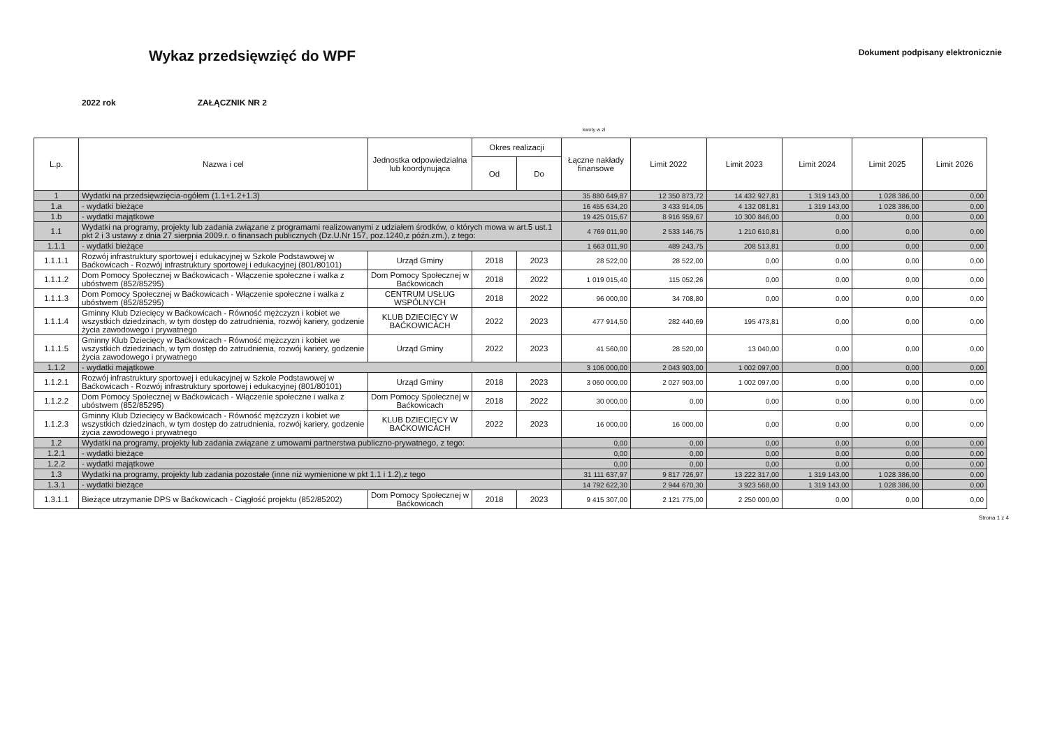Wykaz przedsięwzięć do WPF
Dokument podpisany elektronicznie
2022 rok ZAŁĄCZNIK NR 2
kwoty w zł
| L.p. | Nazwa i cel | Jednostka odpowiedzialna lub koordynująca | Okres realizacji | | Łączne nakłady finansowe | Limit 2022 | Limit 2023 | Limit 2024 | Limit 2025 | Limit 2026 |
| --- | --- | --- | --- | --- | --- | --- | --- | --- | --- | --- |
| | | | Od | Do | | | | | | |
| 1 | Wydatki na przedsięwzięcia-ogółem (1.1+1.2+1.3) | | | | 35 880 649,87 | 12 350 873,72 | 14 432 927,81 | 1 319 143,00 | 1 028 386,00 | 0,00 |
| 1.a | - wydatki bieżące | | | | 16 455 634,20 | 3 433 914,05 | 4 132 081,81 | 1 319 143,00 | 1 028 386,00 | 0,00 |
| 1.b | - wydatki majątkowe | | | | 19 425 015,67 | 8 916 959,67 | 10 300 846,00 | 0,00 | 0,00 | 0,00 |
| 1.1 | Wydatki na programy, projekty lub zadania związane z programami realizowanymi z udziałem środków, o których mowa w art.5 ust.1 pkt 2 i 3 ustawy z dnia 27 sierpnia 2009.r. o finansach publicznych (Dz.U.Nr 157, poz.1240,z późn.zm.), z tego: | | | | 4 769 011,90 | 2 533 146,75 | 1 210 610,81 | 0,00 | 0,00 | 0,00 |
| 1.1.1 | - wydatki bieżące | | | | 1 663 011,90 | 489 243,75 | 208 513,81 | 0,00 | 0,00 | 0,00 |
| 1.1.1.1 | Rozwój infrastruktury sportowej i edukacyjnej w Szkole Podstawowej w Baćkowicach - Rozwój infrastruktury sportowej i edukacyjnej (801/80101) | Urząd Gminy | 2018 | 2023 | 28 522,00 | 28 522,00 | 0,00 | 0,00 | 0,00 | 0,00 |
| 1.1.1.2 | Dom Pomocy Społecznej w Baćkowicach - Włączenie społeczne i walka z ubóstwem (852/85295) | Dom Pomocy Społecznej w Baćkowicach | 2018 | 2022 | 1 019 015,40 | 115 052,26 | 0,00 | 0,00 | 0,00 | 0,00 |
| 1.1.1.3 | Dom Pomocy Społecznej w Baćkowicach - Włączenie społeczne i walka z ubóstwem (852/85295) | CENTRUM USŁUG WSPÓLNYCH | 2018 | 2022 | 96 000,00 | 34 708,80 | 0,00 | 0,00 | 0,00 | 0,00 |
| 1.1.1.4 | Gminny Klub Dziecięcy w Baćkowicach - Równość mężczyzn i kobiet we wszystkich dziedzinach, w tym dostęp do zatrudnienia, rozwój kariery, godzenie życia zawodowego i prywatnego | KLUB DZIECIĘCY W BAĆKOWICACH | 2022 | 2023 | 477 914,50 | 282 440,69 | 195 473,81 | 0,00 | 0,00 | 0,00 |
| 1.1.1.5 | Gminny Klub Dziecięcy w Baćkowicach - Równość mężczyzn i kobiet we wszystkich dziedzinach, w tym dostęp do zatrudnienia, rozwój kariery, godzenie życia zawodowego i prywatnego | Urząd Gminy | 2022 | 2023 | 41 560,00 | 28 520,00 | 13 040,00 | 0,00 | 0,00 | 0,00 |
| 1.1.2 | - wydatki majątkowe | | | | 3 106 000,00 | 2 043 903,00 | 1 002 097,00 | 0,00 | 0,00 | 0,00 |
| 1.1.2.1 | Rozwój infrastruktury sportowej i edukacyjnej w Szkole Podstawowej w Baćkowicach - Rozwój infrastruktury sportowej i edukacyjnej (801/80101) | Urząd Gminy | 2018 | 2023 | 3 060 000,00 | 2 027 903,00 | 1 002 097,00 | 0,00 | 0,00 | 0,00 |
| 1.1.2.2 | Dom Pomocy Społecznej w Baćkowicach - Włączenie społeczne i walka z ubóstwem (852/85295) | Dom Pomocy Społecznej w Baćkowicach | 2018 | 2022 | 30 000,00 | 0,00 | 0,00 | 0,00 | 0,00 | 0,00 |
| 1.1.2.3 | Gminny Klub Dziecięcy w Baćkowicach - Równość mężczyzn i kobiet we wszystkich dziedzinach, w tym dostęp do zatrudnienia, rozwój kariery, godzenie życia zawodowego i prywatnego | KLUB DZIECIĘCY W BAĆKOWICACH | 2022 | 2023 | 16 000,00 | 16 000,00 | 0,00 | 0,00 | 0,00 | 0,00 |
| 1.2 | Wydatki na programy, projekty lub zadania związane z umowami partnerstwa publiczno-prywatnego, z tego: | | | | 0,00 | 0,00 | 0,00 | 0,00 | 0,00 | 0,00 |
| 1.2.1 | - wydatki bieżące | | | | 0,00 | 0,00 | 0,00 | 0,00 | 0,00 | 0,00 |
| 1.2.2 | - wydatki majątkowe | | | | 0,00 | 0,00 | 0,00 | 0,00 | 0,00 | 0,00 |
| 1.3 | Wydatki na programy, projekty lub zadania pozostałe (inne niż wymienione w pkt 1.1 i 1.2),z tego | | | | 31 111 637,97 | 9 817 726,97 | 13 222 317,00 | 1 319 143,00 | 1 028 386,00 | 0,00 |
| 1.3.1 | - wydatki bieżące | | | | 14 792 622,30 | 2 944 670,30 | 3 923 568,00 | 1 319 143,00 | 1 028 386,00 | 0,00 |
| 1.3.1.1 | Bieżące utrzymanie DPS w Baćkowicach - Ciągłość projektu (852/85202) | Dom Pomocy Społecznej w Baćkowicach | 2018 | 2023 | 9 415 307,00 | 2 121 775,00 | 2 250 000,00 | 0,00 | 0,00 | 0,00 |
Strona 1 z 4